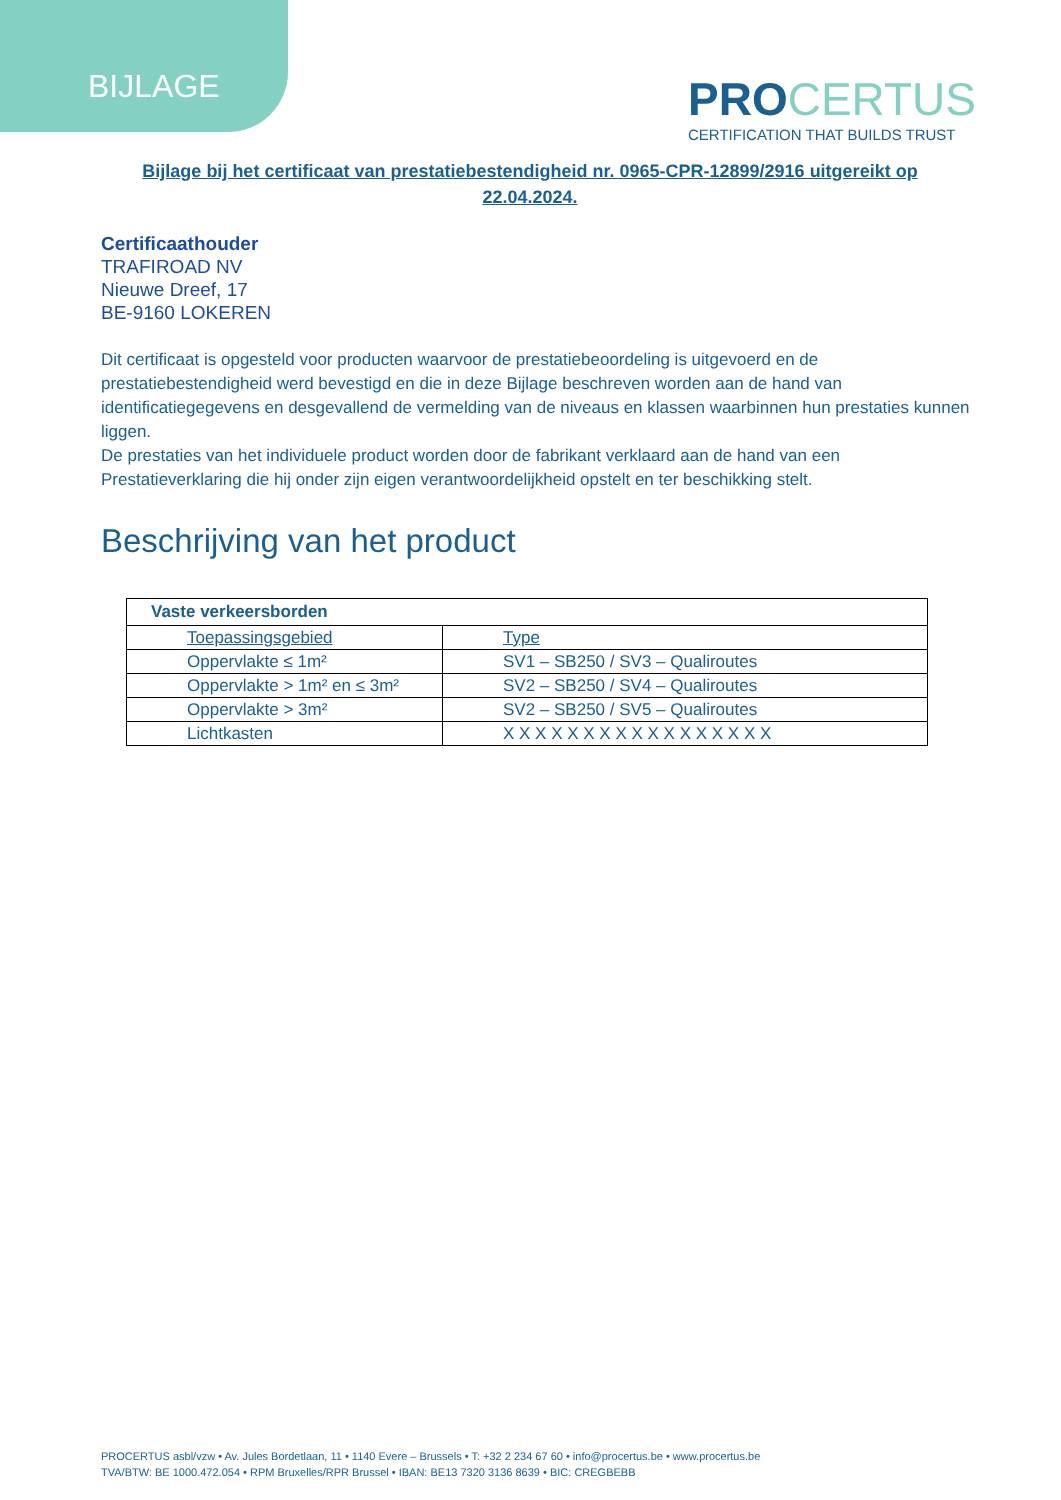BIJLAGE
PROCERTUS
CERTIFICATION THAT BUILDS TRUST
Bijlage bij het certificaat van prestatiebestendigheid nr. 0965-CPR-12899/2916 uitgereikt op 22.04.2024.
Certificaathouder
TRAFIROAD NV
Nieuwe Dreef, 17
BE-9160 LOKEREN
Dit certificaat is opgesteld voor producten waarvoor de prestatiebeoordeling is uitgevoerd en de prestatiebestendigheid werd bevestigd en die in deze Bijlage beschreven worden aan de hand van identificatiegegevens en desgevallend de vermelding van de niveaus en klassen waarbinnen hun prestaties kunnen liggen.
De prestaties van het individuele product worden door de fabrikant verklaard aan de hand van een Prestatieverklaring die hij onder zijn eigen verantwoordelijkheid opstelt en ter beschikking stelt.
Beschrijving van het product
| Vaste verkeersborden | |
| --- | --- |
| Toepassingsgebied | Type |
| Oppervlakte ≤ 1m² | SV1 – SB250 / SV3 – Qualiroutes |
| Oppervlakte > 1m² en ≤ 3m² | SV2 – SB250 / SV4 – Qualiroutes |
| Oppervlakte > 3m² | SV2 – SB250 / SV5 – Qualiroutes |
| Lichtkasten | X X X X X X X X X X X X X X X X X |
PROCERTUS asbl/vzw • Av. Jules Bordetlaan, 11 • 1140 Evere – Brussels • T: +32 2 234 67 60 • info@procertus.be • www.procertus.be
TVA/BTW: BE 1000.472.054 • RPM Bruxelles/RPR Brussel • IBAN: BE13 7320 3136 8639 • BIC: CREGBEBB